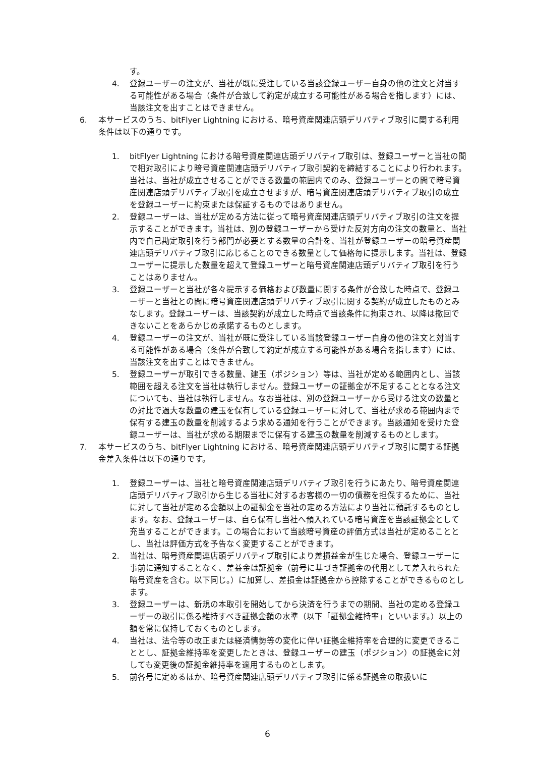す。
4. 登録ユーザーの注文が、当社が既に受注している当該登録ユーザー自身の他の注文と対当する可能性がある場合（条件が合致して約定が成立する可能性がある場合を指します）には、当該注文を出すことはできません。
6. 本サービスのうち、bitFlyer Lightning における、暗号資産関連店頭デリバティブ取引に関する利用条件は以下の通りです。
1. bitFlyer Lightning における暗号資産関連店頭デリバティブ取引は、登録ユーザーと当社の間で相対取引により暗号資産関連店頭デリバティブ取引契約を締結することにより行われます。当社は、当社が成立させることができる数量の範囲内でのみ、登録ユーザーとの間で暗号資産関連店頭デリバティブ取引を成立させますが、暗号資産関連店頭デリバティブ取引の成立を登録ユーザーに約束または保証するものではありません。
2. 登録ユーザーは、当社が定める方法に従って暗号資産関連店頭デリバティブ取引の注文を提示することができます。当社は、別の登録ユーザーから受けた反対方向の注文の数量と、当社内で自己勘定取引を行う部門が必要とする数量の合計を、当社が登録ユーザーの暗号資産関連店頭デリバティブ取引に応じることのできる数量として価格毎に提示します。当社は、登録ユーザーに提示した数量を超えて登録ユーザーと暗号資産関連店頭デリバティブ取引を行うことはありません。
3. 登録ユーザーと当社が各々提示する価格および数量に関する条件が合致した時点で、登録ユーザーと当社との間に暗号資産関連店頭デリバティブ取引に関する契約が成立したものとみなします。登録ユーザーは、当該契約が成立した時点で当該条件に拘束され、以降は撤回できないことをあらかじめ承諾するものとします。
4. 登録ユーザーの注文が、当社が既に受注している当該登録ユーザー自身の他の注文と対当する可能性がある場合（条件が合致して約定が成立する可能性がある場合を指します）には、当該注文を出すことはできません。
5. 登録ユーザーが取引できる数量、建玉（ポジション）等は、当社が定める範囲内とし、当該範囲を超える注文を当社は執行しません。登録ユーザーの証拠金が不足することとなる注文についても、当社は執行しません。なお当社は、別の登録ユーザーから受ける注文の数量との対比で過大な数量の建玉を保有している登録ユーザーに対して、当社が求める範囲内まで保有する建玉の数量を削減するよう求める通知を行うことができます。当該通知を受けた登録ユーザーは、当社が求める期限までに保有する建玉の数量を削減するものとします。
7. 本サービスのうち、bitFlyer Lightning における、暗号資産関連店頭デリバティブ取引に関する証拠金差入条件は以下の通りです。
1. 登録ユーザーは、当社と暗号資産関連店頭デリバティブ取引を行うにあたり、暗号資産関連店頭デリバティブ取引から生じる当社に対するお客様の一切の債務を担保するために、当社に対して当社が定める金額以上の証拠金を当社の定める方法により当社に預託するものとします。なお、登録ユーザーは、自ら保有し当社へ預入れている暗号資産を当該証拠金として充当することができます。この場合において当該暗号資産の評価方式は当社が定めることとし、当社は評価方式を予告なく変更することができます。
2. 当社は、暗号資産関連店頭デリバティブ取引により差損益金が生じた場合、登録ユーザーに事前に通知することなく、差益金は証拠金（前号に基づき証拠金の代用として差入れられた暗号資産を含む。以下同じ。）に加算し、差損金は証拠金から控除することができるものとします。
3. 登録ユーザーは、新規の本取引を開始してから決済を行うまでの期間、当社の定める登録ユーザーの取引に係る維持すべき証拠金額の水準（以下「証拠金維持率」といいます。）以上の額を常に保持しておくものとします。
4. 当社は、法令等の改正または経済情勢等の変化に伴い証拠金維持率を合理的に変更できることとし、証拠金維持率を変更したときは、登録ユーザーの建玉（ポジション）の証拠金に対しても変更後の証拠金維持率を適用するものとします。
5. 前各号に定めるほか、暗号資産関連店頭デリバティブ取引に係る証拠金の取扱いに
6